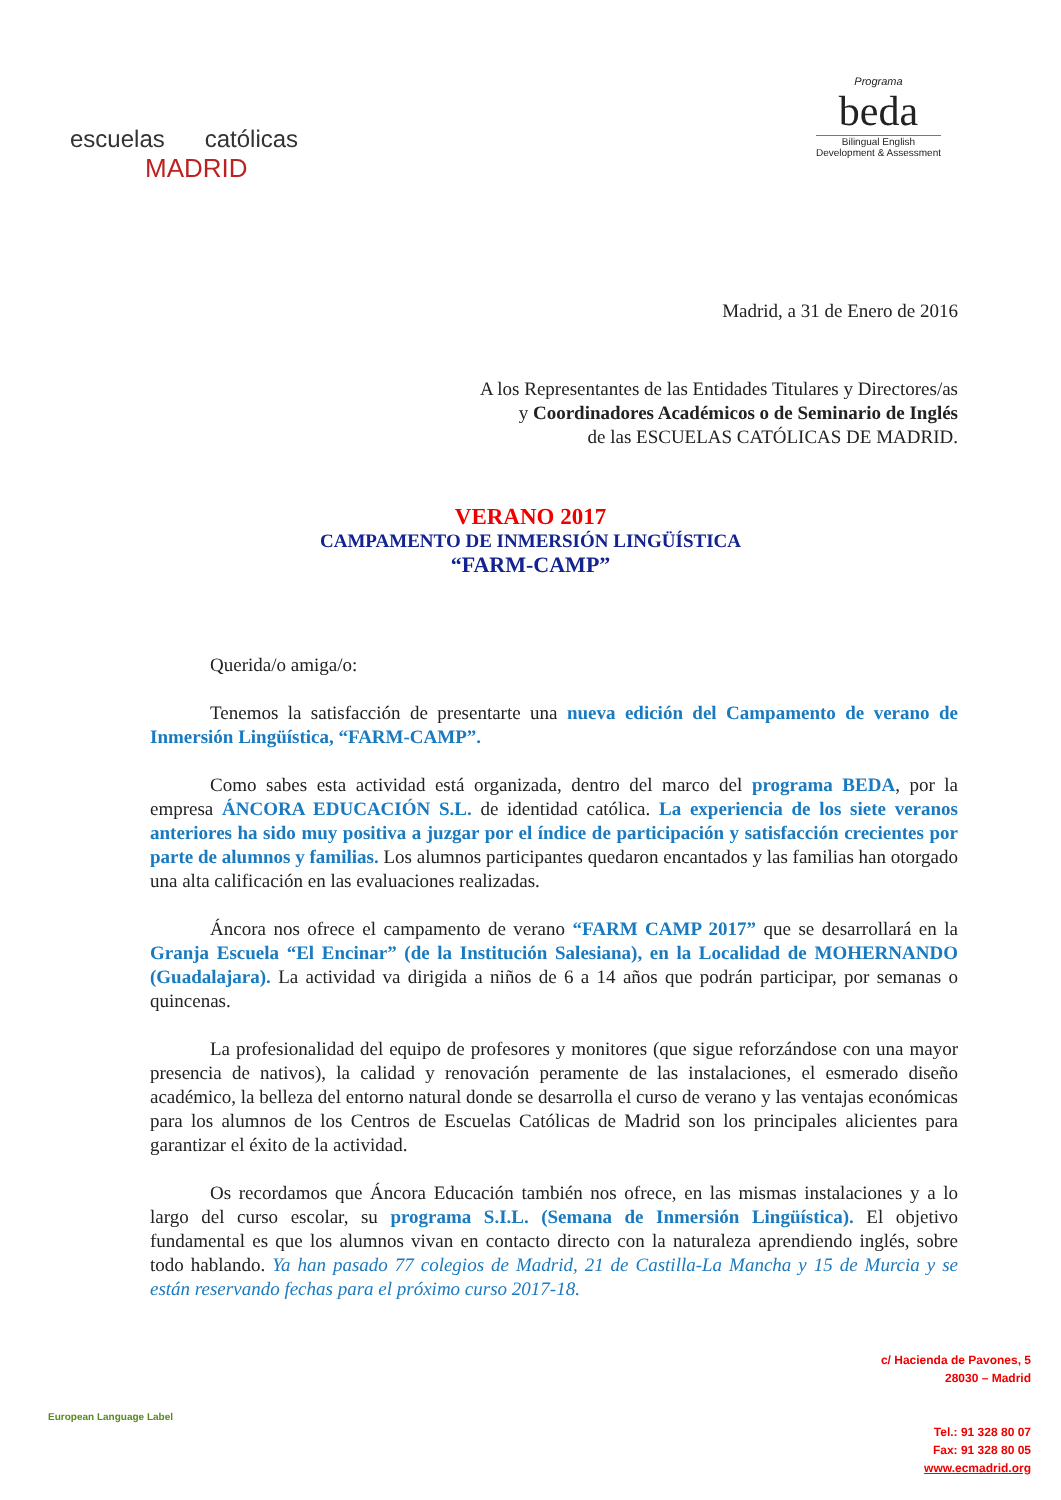escuelas católicas
MADRID
Programa
beda
Bilingual English
Development & Assessment
Madrid, a 31 de Enero de 2016
A los Representantes de las Entidades Titulares y Directores/as
y Coordinadores Académicos o de Seminario de Inglés
de las ESCUELAS CATÓLICAS DE MADRID.
VERANO 2017
CAMPAMENTO DE INMERSIÓN LINGÜÍSTICA
“FARM-CAMP”
Querida/o amiga/o:
Tenemos la satisfacción de presentarte una nueva edición del Campamento de verano de Inmersión Lingüística, “FARM-CAMP”.
Como sabes esta actividad está organizada, dentro del marco del programa BEDA, por la empresa ÁNCORA EDUCACIÓN S.L. de identidad católica. La experiencia de los siete veranos anteriores ha sido muy positiva a juzgar por el índice de participación y satisfacción crecientes por parte de alumnos y familias. Los alumnos participantes quedaron encantados y las familias han otorgado una alta calificación en las evaluaciones realizadas.
Áncora nos ofrece el campamento de verano “FARM CAMP 2017” que se desarrollará en la Granja Escuela “El Encinar” (de la Institución Salesiana), en la Localidad de MOHERNANDO (Guadalajara). La actividad va dirigida a niños de 6 a 14 años que podrán participar, por semanas o quincenas.
La profesionalidad del equipo de profesores y monitores (que sigue reforzándose con una mayor presencia de nativos), la calidad y renovación peramente de las instalaciones, el esmerado diseño académico, la belleza del entorno natural donde se desarrolla el curso de verano y las ventajas económicas para los alumnos de los Centros de Escuelas Católicas de Madrid son los principales alicientes para garantizar el éxito de la actividad.
Os recordamos que Áncora Educación también nos ofrece, en las mismas instalaciones y a lo largo del curso escolar, su programa S.I.L. (Semana de Inmersión Lingüística). El objetivo fundamental es que los alumnos vivan en contacto directo con la naturaleza aprendiendo inglés, sobre todo hablando. Ya han pasado 77 colegios de Madrid, 21 de Castilla-La Mancha y 15 de Murcia y se están reservando fechas para el próximo curso 2017-18.
European Language Label
c/ Hacienda de Pavones, 5
28030 – Madrid
Tel.: 91 328 80 07
Fax: 91 328 80 05
www.ecmadrid.org